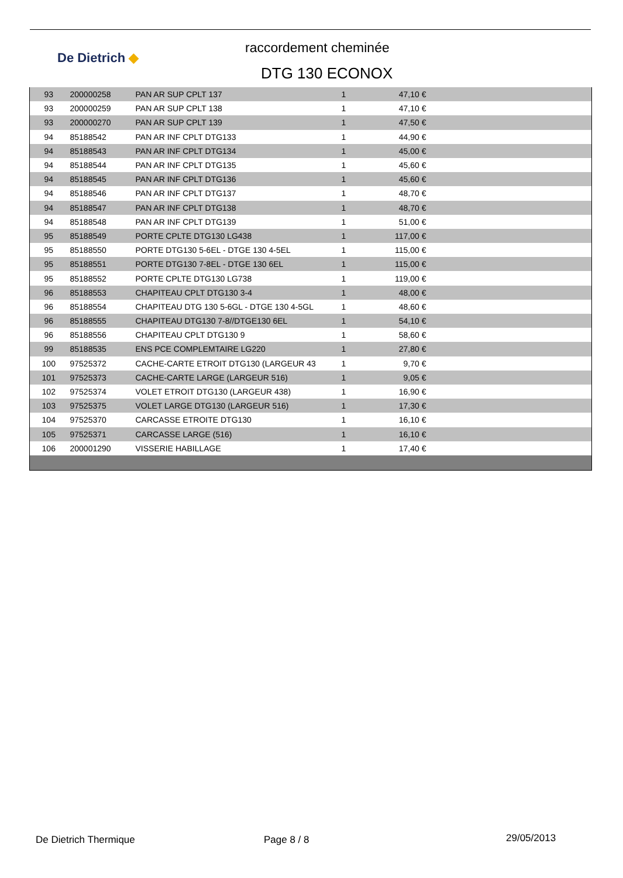De Dietrich ◆
raccordement cheminée
DTG 130 ECONOX
| 93 | 200000258 | PAN AR SUP CPLT 137 | 1 | 47,10 € | |
| 93 | 200000259 | PAN AR SUP CPLT 138 | 1 | 47,10 € | |
| 93 | 200000270 | PAN AR SUP CPLT 139 | 1 | 47,50 € | |
| 94 | 85188542 | PAN AR INF CPLT DTG133 | 1 | 44,90 € | |
| 94 | 85188543 | PAN AR INF CPLT DTG134 | 1 | 45,00 € | |
| 94 | 85188544 | PAN AR INF CPLT DTG135 | 1 | 45,60 € | |
| 94 | 85188545 | PAN AR INF CPLT DTG136 | 1 | 45,60 € | |
| 94 | 85188546 | PAN AR INF CPLT DTG137 | 1 | 48,70 € | |
| 94 | 85188547 | PAN AR INF CPLT DTG138 | 1 | 48,70 € | |
| 94 | 85188548 | PAN AR INF CPLT DTG139 | 1 | 51,00 € | |
| 95 | 85188549 | PORTE CPLTE DTG130 LG438 | 1 | 117,00 € | |
| 95 | 85188550 | PORTE DTG130 5-6EL - DTGE 130 4-5EL | 1 | 115,00 € | |
| 95 | 85188551 | PORTE DTG130 7-8EL - DTGE 130 6EL | 1 | 115,00 € | |
| 95 | 85188552 | PORTE CPLTE DTG130 LG738 | 1 | 119,00 € | |
| 96 | 85188553 | CHAPITEAU CPLT DTG130 3-4 | 1 | 48,00 € | |
| 96 | 85188554 | CHAPITEAU DTG 130 5-6GL - DTGE 130 4-5GL | 1 | 48,60 € | |
| 96 | 85188555 | CHAPITEAU DTG130 7-8//DTGE130 6EL | 1 | 54,10 € | |
| 96 | 85188556 | CHAPITEAU CPLT DTG130 9 | 1 | 58,60 € | |
| 99 | 85188535 | ENS PCE COMPLEMTAIRE LG220 | 1 | 27,80 € | |
| 100 | 97525372 | CACHE-CARTE ETROIT DTG130 (LARGEUR 43 | 1 | 9,70 € | |
| 101 | 97525373 | CACHE-CARTE LARGE (LARGEUR 516) | 1 | 9,05 € | |
| 102 | 97525374 | VOLET ETROIT DTG130 (LARGEUR 438) | 1 | 16,90 € | |
| 103 | 97525375 | VOLET LARGE DTG130 (LARGEUR 516) | 1 | 17,30 € | |
| 104 | 97525370 | CARCASSE ETROITE DTG130 | 1 | 16,10 € | |
| 105 | 97525371 | CARCASSE LARGE (516) | 1 | 16,10 € | |
| 106 | 200001290 | VISSERIE HABILLAGE | 1 | 17,40 € | |
De Dietrich Thermique Page 8 / 8 29/05/2013